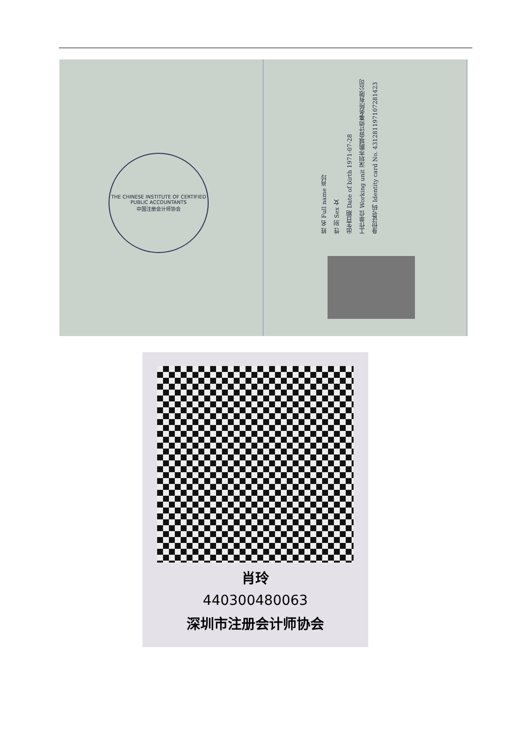THE CHINESE INSTITUTE OF CERTIFIED PUBLIC ACCOUNTANTS
中国注册会计师协会
姓 名 Full name 肖玲
性 别 Sex 女
出生日期 Date of birth 1971-07-28
工作单位 Working unit 深圳市鹏城会计师事务所有限公司
身份证号码 Identity card No. 431281197107281423
肖玲
440300480063
深圳市注册会计师协会